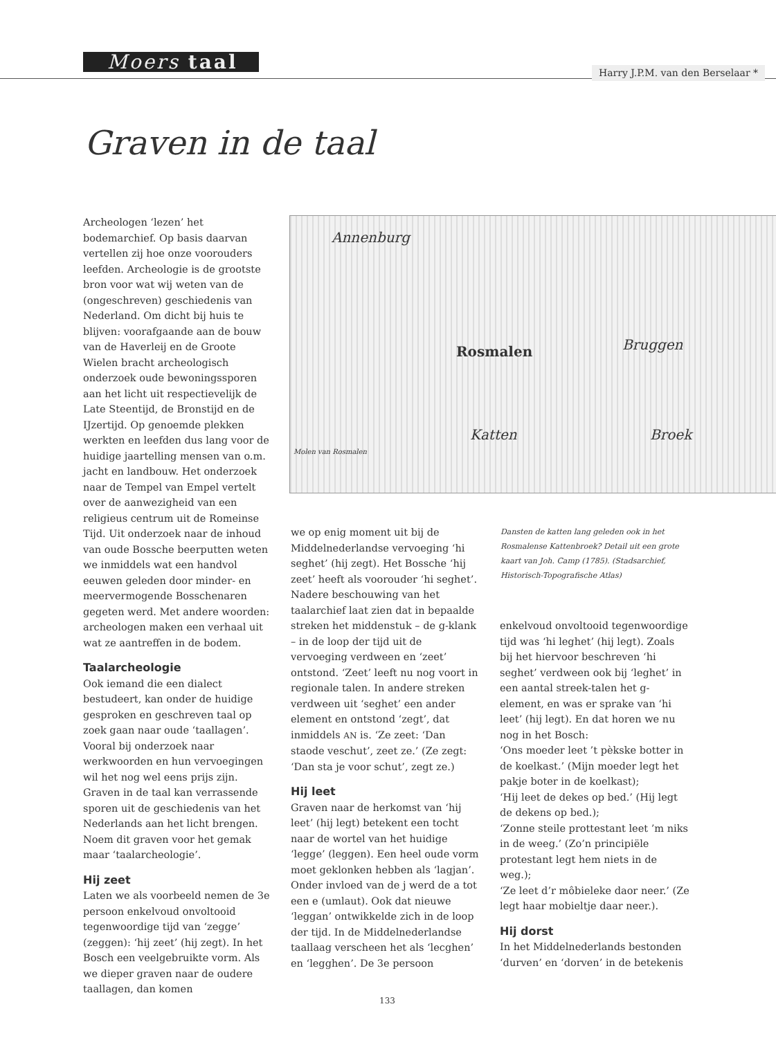Moers taal
Harry J.P.M. van den Berselaar *
Graven in de taal
Archeologen ‘lezen’ het bodemarchief. Op basis daarvan vertellen zij hoe onze voorouders leefden. Archeologie is de grootste bron voor wat wij weten van de (ongeschreven) geschiedenis van Nederland. Om dicht bij huis te blijven: voorafgaande aan de bouw van de Haverleij en de Groote Wielen bracht archeologisch onderzoek oude bewoningssporen aan het licht uit respectievelijk de Late Steentijd, de Bronstijd en de IJzertijd. Op genoemde plekken werkten en leefden dus lang voor de huidige jaartelling mensen van o.m. jacht en landbouw. Het onderzoek naar de Tempel van Empel vertelt over de aanwezigheid van een religieus centrum uit de Romeinse Tijd. Uit onderzoek naar de inhoud van oude Bossche beerputten weten we inmiddels wat een handvol eeuwen geleden door minder- en meervermogende Bosschenaren gegeten werd. Met andere woorden: archeologen maken een verhaal uit wat ze aantreffen in de bodem.
Taalarcheologie
Ook iemand die een dialect bestudeert, kan onder de huidige gesproken en geschreven taal op zoek gaan naar oude ‘taallagen’. Vooral bij onderzoek naar werkwoorden en hun vervoegingen wil het nog wel eens prijs zijn. Graven in de taal kan verrassende sporen uit de geschiedenis van het Nederlands aan het licht brengen. Noem dit graven voor het gemak maar ‘taalarcheologie’.
Hij zeet
Laten we als voorbeeld nemen de 3e persoon enkelvoud onvoltooid tegenwoordige tijd van ‘zegge’ (zeggen): ‘hij zeet’ (hij zegt). In het Bosch een veelgebruikte vorm. Als we dieper graven naar de oudere taallagen, dan komen
Annenburg
Rosmalen Bruggen
Katten Broek
Molen van Rosmalen
we op enig moment uit bij de Middelnederlandse vervoeging ‘hi seghet’ (hij zegt). Het Bossche ‘hij zeet’ heeft als voorouder ‘hi seghet’. Nadere beschouwing van het taalarchief laat zien dat in bepaalde streken het middenstuk – de g-klank – in de loop der tijd uit de vervoeging verdween en ‘zeet’ ontstond. ‘Zeet’ leeft nu nog voort in regionale talen. In andere streken verdween uit ‘seghet’ een ander element en ontstond ‘zegt’, dat inmiddels AN is. ‘Ze zeet: ‘Dan staode veschut’, zeet ze.’ (Ze zegt: ‘Dan sta je voor schut’, zegt ze.)
Hij leet
Graven naar de herkomst van ‘hij leet’ (hij legt) betekent een tocht naar de wortel van het huidige ‘legge’ (leggen). Een heel oude vorm moet geklonken hebben als ‘lagjan’. Onder invloed van de j werd de a tot een e (umlaut). Ook dat nieuwe ‘leggan’ ontwikkelde zich in de loop der tijd. In de Middelnederlandse taallaag verscheen het als ‘lecghen’ en ‘legghen’. De 3e persoon
Dansten de katten lang geleden ook in het Rosmalense Kattenbroek? Detail uit een grote kaart van Joh. Camp (1785). (Stadsarchief, Historisch-Topografische Atlas)
enkelvoud onvoltooid tegenwoordige tijd was ‘hi leghet’ (hij legt). Zoals bij het hiervoor beschreven ‘hi seghet’ verdween ook bij ‘leghet’ in een aantal streek-talen het g-element, en was er sprake van ‘hi leet’ (hij legt). En dat horen we nu nog in het Bosch:
‘Ons moeder leet ’t pèkske botter in de koelkast.’ (Mijn moeder legt het pakje boter in de koelkast);
‘Hij leet de dekes op bed.’ (Hij legt de dekens op bed.);
‘Zonne steile prottestant leet ’m niks in de weeg.’ (Zo’n principiële protestant legt hem niets in de weg.);
‘Ze leet d’r môbieleke daor neer.’ (Ze legt haar mobieltje daar neer.).
Hij dorst
In het Middelnederlands bestonden ‘durven’ en ‘dorven’ in de betekenis
133